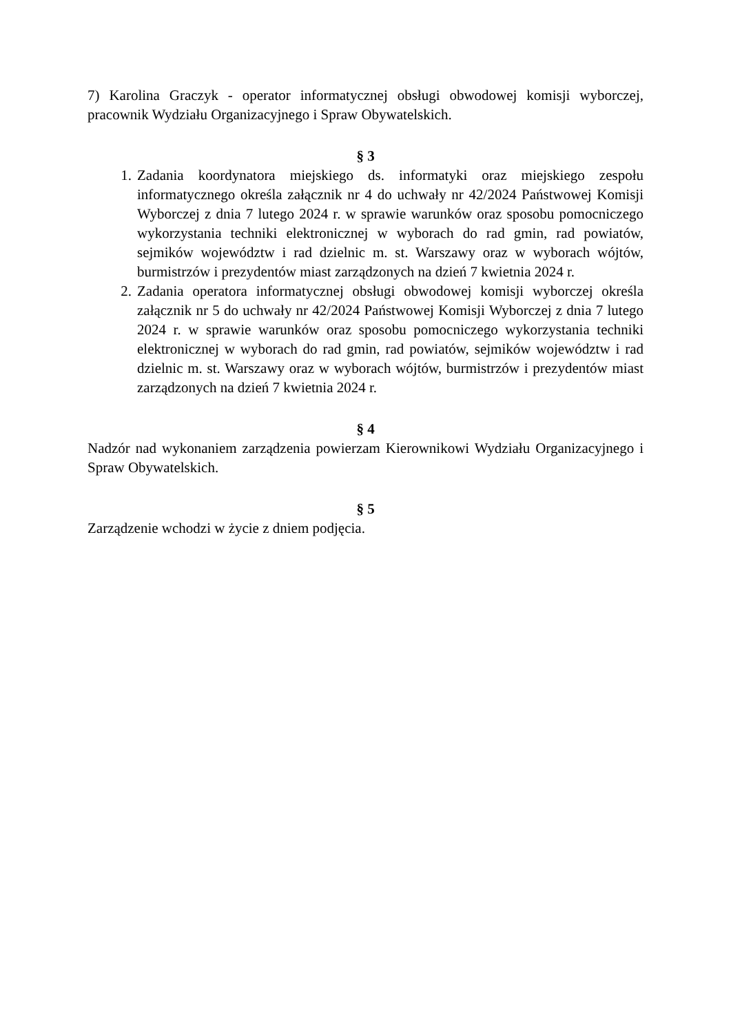7) Karolina Graczyk - operator informatycznej obsługi obwodowej komisji wyborczej, pracownik Wydziału Organizacyjnego i Spraw Obywatelskich.
§ 3
1. Zadania koordynatora miejskiego ds. informatyki oraz miejskiego zespołu informatycznego określa załącznik nr 4 do uchwały nr 42/2024 Państwowej Komisji Wyborczej z dnia 7 lutego 2024 r. w sprawie warunków oraz sposobu pomocniczego wykorzystania techniki elektronicznej w wyborach do rad gmin, rad powiatów, sejmików województw i rad dzielnic m. st. Warszawy oraz w wyborach wójtów, burmistrzów i prezydentów miast zarządzonych na dzień 7 kwietnia 2024 r.
2. Zadania operatora informatycznej obsługi obwodowej komisji wyborczej określa załącznik nr 5 do uchwały nr 42/2024 Państwowej Komisji Wyborczej z dnia 7 lutego 2024 r. w sprawie warunków oraz sposobu pomocniczego wykorzystania techniki elektronicznej w wyborach do rad gmin, rad powiatów, sejmików województw i rad dzielnic m. st. Warszawy oraz w wyborach wójtów, burmistrzów i prezydentów miast zarządzonych na dzień 7 kwietnia 2024 r.
§ 4
Nadzór nad wykonaniem zarządzenia powierzam Kierownikowi Wydziału Organizacyjnego i Spraw Obywatelskich.
§ 5
Zarządzenie wchodzi w życie z dniem podjęcia.